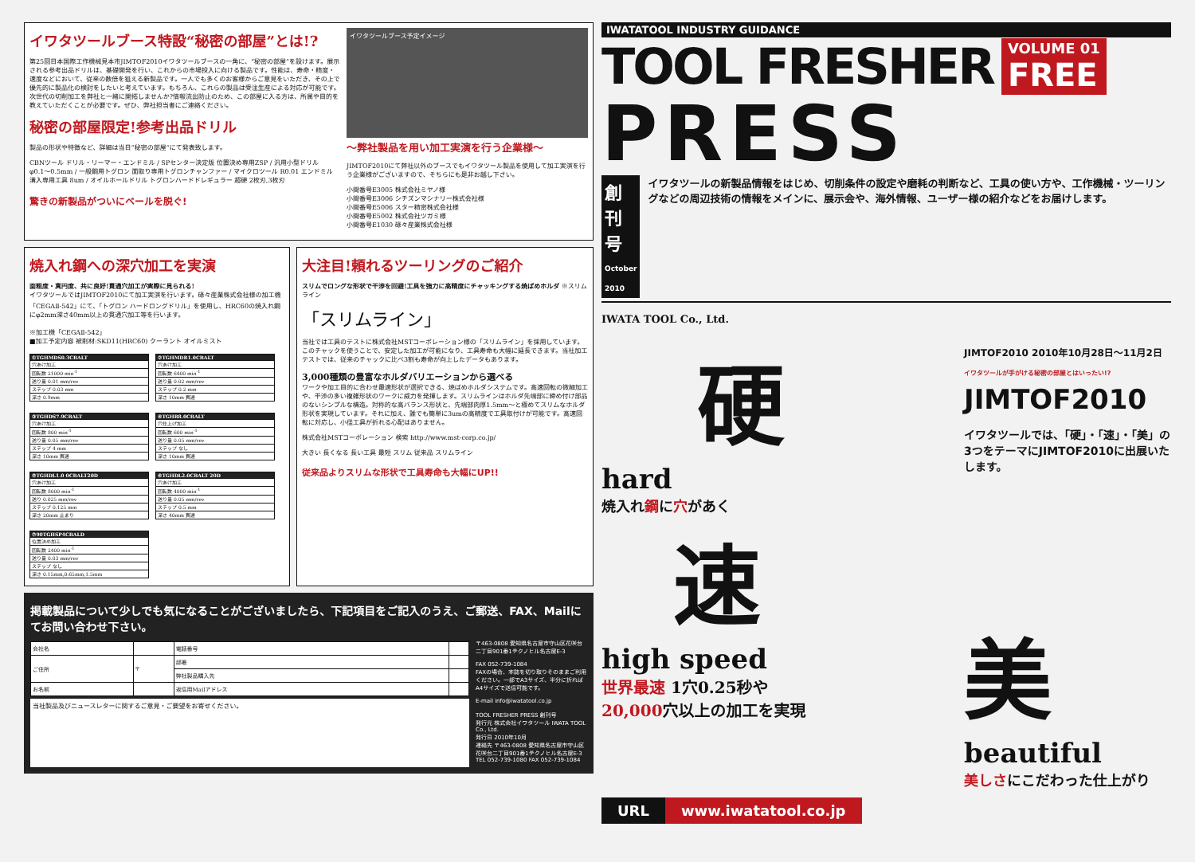イワタツールブース特設“秘密の部屋”とは!?
第25回日本国際工作機械見本市JIMTOF2010イワタツールブースの一角に、“秘密の部屋”を設けます。展示される参考出品ドリルは、基礎開発を行い、これからの市場投入に向ける製品です。性能は、寿命・精度・速度などにおいて、従来の数倍を狙える新製品です。一人でも多くのお客様からご意見をいただき、その上で優先的に製品化の検討をしたいと考えています。もちろん、これらの製品は受注生産による対応が可能です。次世代の切削加工を弊社と一緒に開拓しませんか?情報流出防止のため、この部屋に入る方は、所属や目的を教えていただくことが必要です。ぜひ、弊社担当者にご連絡ください。
秘密の部屋限定!参考出品ドリル
製品の形状や特徴など、詳細は当日“秘密の部屋”にて発表致します。
CBNツール ドリル・リーマー・エンドミル / SPセンター決定版 位置決め専用ZSP / 汎用小型ドリル φ0.1〜0.5mm / 一般鋼用トグロン 面取り専用トグロンチャンファー / マイクロツール R0.01 エンドミル 溝入専用工具 8um / オイルホールドリル トグロンハードドレギュラー 超硬 2枚刃,3枚刃
驚きの新製品がついにベールを脱ぐ!
イワタツールブース予定イメージ
〜弊社製品を用い加工実演を行う企業様〜
JIMTOF2010にて弊社以外のブースでもイワタツール製品を使用して加工実演を行う企業様がございますので、そちらにも是非お越し下さい。
小間番号E3005 株式会社ミヤノ様
小間番号E3006 シチズンマシナリー株式会社様
小間番号E5006 スター精密株式会社様
小間番号E5002 株式会社ツガミ様
小間番号E1030 碌々産業株式会社様
焼入れ鋼への深穴加工を実演
面粗度・真円度、共に良好!貫通穴加工が実際に見られる!
イワタツールではJIMTOF2010にて加工実演を行います。碌々産業株式会社様の加工機「CEGAⅡ-542」にて、「トグロン ハードロングドリル」を使用し、HRC60の焼入れ鋼にφ2mm深さ40mm以上の貫通穴加工等を行います。
※加工機「CEGAⅡ-542」
■加工予定内容 被削材:SKD11(HRC60) クーラント オイルミスト
| ①TGHMDS0.3CBALT |
| --- |
| 穴あけ加工 |
| 回転数 21000 min<sup>-1</sup> |
| 送り量 0.01 mm/rev |
| ステップ 0.03 mm |
| 深さ 0.9mm |
| ②TGHMDR1.0CBALT |
| --- |
| 穴あけ加工 |
| 回転数 6400 min<sup>-1</sup> |
| 送り量 0.02 mm/rev |
| ステップ 0.2 mm |
| 深さ 10mm 貫通 |
| ③TGHDS7.9CBALT |
| --- |
| 穴あけ加工 |
| 回転数 800 min<sup>-1</sup> |
| 送り量 0.05 mm/rev |
| ステップ 4 mm |
| 深さ 10mm 貫通 |
| ④TGHR8.0CBALT |
| --- |
| 穴仕上げ加工 |
| 回転数 600 min<sup>-1</sup> |
| 送り量 0.05 mm/rev |
| ステップ なし |
| 深さ 10mm 貫通 |
| ⑤TGHDL1.0 0CBALT20D |
| --- |
| 穴あけ加工 |
| 回転数 8000 min<sup>-1</sup> |
| 送り 0.025 mm/rev |
| ステップ 0.125 mm |
| 深さ 20mm 止まり |
| ⑥TGHDL2.0CBALT 20D |
| --- |
| 穴あけ加工 |
| 回転数 4000 min<sup>-1</sup> |
| 送り量 0.05 mm/rev |
| ステップ 0.5 mm |
| 深さ 40mm 貫通 |
| ⑦90TGHSP4CBALD |
| --- |
| 位置決め加工 |
| 回転数 2400 min<sup>-1</sup> |
| 送り量 0.03 mm/rev |
| ステップ なし |
| 深さ 0.15mm,0.65mm,1.5mm |
大注目!頼れるツーリングのご紹介
スリムでロングな形状で干渉を回避!工具を強力に高精度にチャッキングする焼ばめホルダ ※スリムライン
「スリムライン」
当社では工具のテストに株式会社MSTコーポレーション様の「スリムライン」を採用しています。このチャックを使うことで、安定した加工が可能になり、工具寿命も大幅に延長できます。当社加工テストでは、従来のチャックに比べ3割も寿命が向上したデータもあります。
3,000種類の豊富なホルダバリエーションから選べる
ワークや加工目的に合わせ最適形状が選択できる、焼ばめホルダシステムです。高速回転の微細加工や、干渉の多い複雑形状のワークに威力を発揮します。スリムラインはホルダ先端部に締め付け部品のないシンプルな構造。対称的な高バランス形状と、先端部肉厚1.5mm〜と極めてスリムなホルダ形状を実現しています。それに加え、誰でも簡単に3umの高精度で工具取付けが可能です。高速回転に対応し、小径工具が折れる心配はありません。
株式会社MSTコーポレーション 検索 http://www.mst-corp.co.jp/
大きい 長くなる 長い工具 最短 スリム 従来品 スリムライン
従来品よりスリムな形状で工具寿命も大幅にUP!!
掲載製品について少しでも気になることがございましたら、下記項目をご記入のうえ、ご郵送、FAX、Mailにてお問い合わせ下さい。
| 会社名 | | 電話番号 | |
| ご住所 | 〒 | 部署 | |
| | | 弊社製品購入先 | |
| お名前 | | 返信用Mailアドレス | |
当社製品及びニュースレターに関するご意見・ご要望をお寄せください。
〒463-0808 愛知県名古屋市守山区花咲台二丁目901番1テクノヒル名古屋E-3
FAX 052-739-1084
FAXの場合、本誌を切り取りそのままご利用ください。一部でA3サイズ、半分に折ればA4サイズで送信可能です。
E-mail info@iwatatool.co.jp
TOOL FRESHER PRESS 創刊号
発行元 株式会社イワタツール IWATA TOOL Co., Ltd.
発行日 2010年10月
連絡先 〒463-0808 愛知県名古屋市守山区花咲台二丁目901番1テクノヒル名古屋E-3 TEL 052-739-1080 FAX 052-739-1084
IWATATOOL INDUSTRY GUIDANCE
TOOL FRESHER
VOLUME 01
FREE
PRESS
創刊号
October 2010
イワタツールの新製品情報をはじめ、切削条件の設定や磨耗の判断など、工具の使い方や、工作機械・ツーリングなどの周辺技術の情報をメインに、展示会や、海外情報、ユーザー様の紹介などをお届けします。
IWATA TOOL Co., Ltd.
硬
hard
焼入れ鋼に穴があく
速
high speed
世界最速 1穴0.25秒や
20,000穴以上の加工を実現
JIMTOF2010 2010年10月28日〜11月2日
イワタツールが手がける秘密の部屋とはいったい!?
JIMTOF2010
イワタツールでは、「硬」・「速」・「美」の3つをテーマにJIMTOF2010に出展いたします。
美
beautiful
美しさにこだわった仕上がり
URL www.iwatatool.co.jp